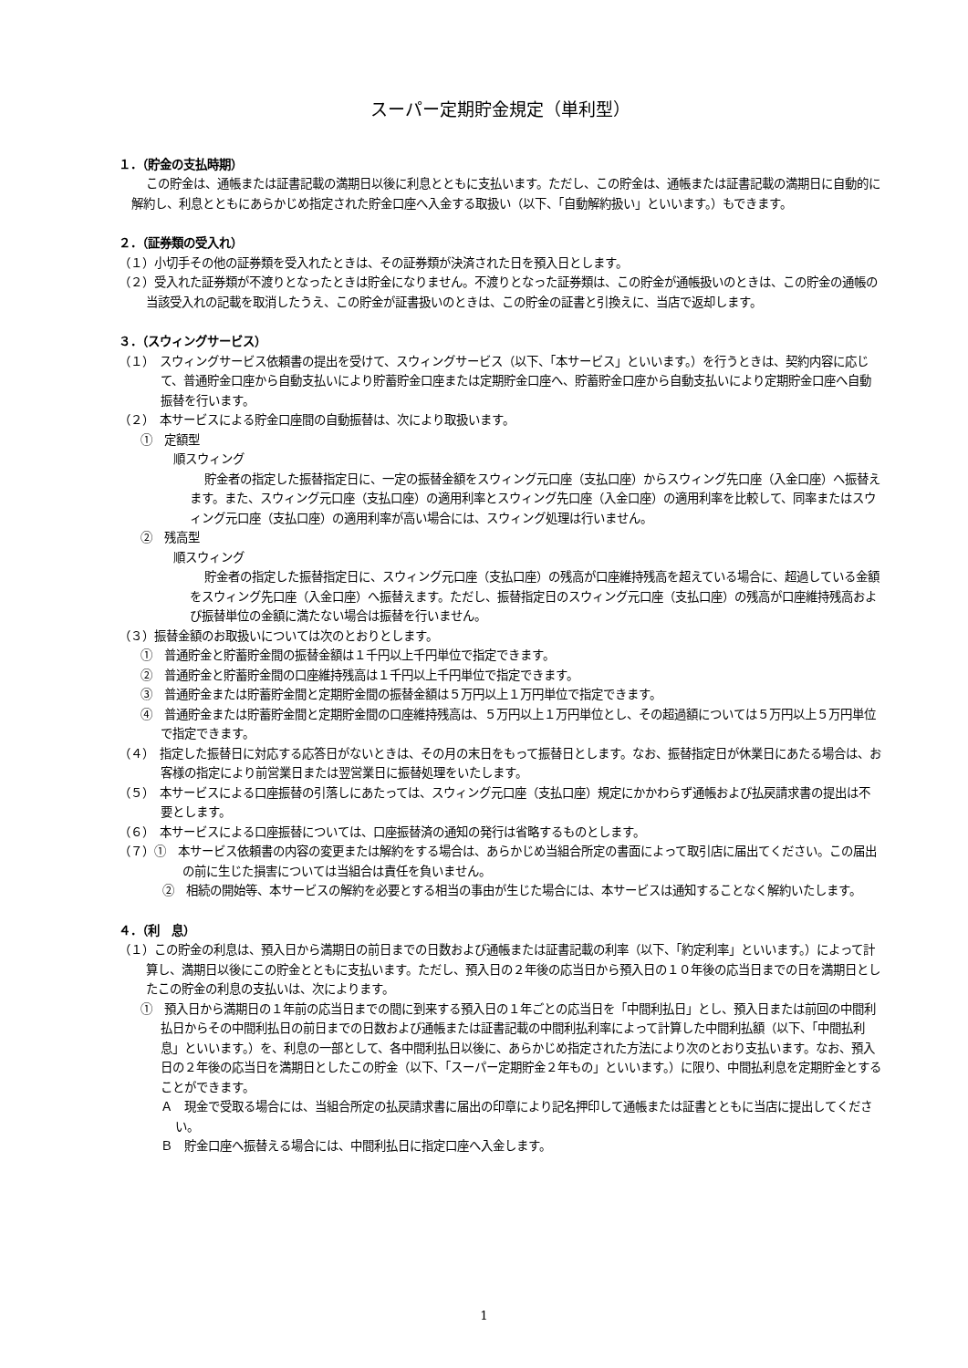スーパー定期貯金規定（単利型）
１．（貯金の支払時期）
この貯金は、通帳または証書記載の満期日以後に利息とともに支払います。ただし、この貯金は、通帳または証書記載の満期日に自動的に解約し、利息とともにあらかじめ指定された貯金口座へ入金する取扱い（以下、「自動解約扱い」といいます。）もできます。
２．（証券類の受入れ）
（１）小切手その他の証券類を受入れたときは、その証券類が決済された日を預入日とします。
（２）受入れた証券類が不渡りとなったときは貯金になりません。不渡りとなった証券類は、この貯金が通帳扱いのときは、この貯金の通帳の当該受入れの記載を取消したうえ、この貯金が証書扱いのときは、この貯金の証書と引換えに、当店で返却します。
３．（スウィングサービス）
（１）　スウィングサービス依頼書の提出を受けて、スウィングサービス（以下、「本サービス」といいます。）を行うときは、契約内容に応じて、普通貯金口座から自動支払いにより貯蓄貯金口座または定期貯金口座へ、貯蓄貯金口座から自動支払いにより定期貯金口座へ自動振替を行います。
（２）　本サービスによる貯金口座間の自動振替は、次により取扱います。
①　定額型
順スウィング
貯金者の指定した振替指定日に、一定の振替金額をスウィング元口座（支払口座）からスウィング先口座（入金口座）へ振替えます。また、スウィング元口座（支払口座）の適用利率とスウィング先口座（入金口座）の適用利率を比較して、同率またはスウィング元口座（支払口座）の適用利率が高い場合には、スウィング処理は行いません。
②　残高型
順スウィング
貯金者の指定した振替指定日に、スウィング元口座（支払口座）の残高が口座維持残高を超えている場合に、超過している金額をスウィング先口座（入金口座）へ振替えます。ただし、振替指定日のスウィング元口座（支払口座）の残高が口座維持残高および振替単位の金額に満たない場合は振替を行いません。
（３）振替金額のお取扱いについては次のとおりとします。
①　普通貯金と貯蓄貯金間の振替金額は１千円以上千円単位で指定できます。
②　普通貯金と貯蓄貯金間の口座維持残高は１千円以上千円単位で指定できます。
③　普通貯金または貯蓄貯金間と定期貯金間の振替金額は５万円以上１万円単位で指定できます。
④　普通貯金または貯蓄貯金間と定期貯金間の口座維持残高は、５万円以上１万円単位とし、その超過額については５万円以上５万円単位で指定できます。
（４）　指定した振替日に対応する応答日がないときは、その月の末日をもって振替日とします。なお、振替指定日が休業日にあたる場合は、お客様の指定により前営業日または翌営業日に振替処理をいたします。
（５）　本サービスによる口座振替の引落しにあたっては、スウィング元口座（支払口座）規定にかかわらず通帳および払戻請求書の提出は不要とします。
（６）　本サービスによる口座振替については、口座振替済の通知の発行は省略するものとします。
（７）①　本サービス依頼書の内容の変更または解約をする場合は、あらかじめ当組合所定の書面によって取引店に届出てください。この届出の前に生じた損害については当組合は責任を負いません。
②　相続の開始等、本サービスの解約を必要とする相当の事由が生じた場合には、本サービスは通知することなく解約いたします。
４．（利　息）
（１）この貯金の利息は、預入日から満期日の前日までの日数および通帳または証書記載の利率（以下、「約定利率」といいます。）によって計算し、満期日以後にこの貯金とともに支払います。ただし、預入日の２年後の応当日から預入日の１０年後の応当日までの日を満期日としたこの貯金の利息の支払いは、次によります。
①　預入日から満期日の１年前の応当日までの間に到来する預入日の１年ごとの応当日を「中間利払日」とし、預入日または前回の中間利払日からその中間利払日の前日までの日数および通帳または証書記載の中間利払利率によって計算した中間利払額（以下、「中間払利息」といいます。）を、利息の一部として、各中間利払日以後に、あらかじめ指定された方法により次のとおり支払います。なお、預入日の２年後の応当日を満期日としたこの貯金（以下、「スーパー定期貯金２年もの」といいます。）に限り、中間払利息を定期貯金とすることができます。
Ａ　現金で受取る場合には、当組合所定の払戻請求書に届出の印章により記名押印して通帳または証書とともに当店に提出してください。
Ｂ　貯金口座へ振替える場合には、中間利払日に指定口座へ入金します。
1